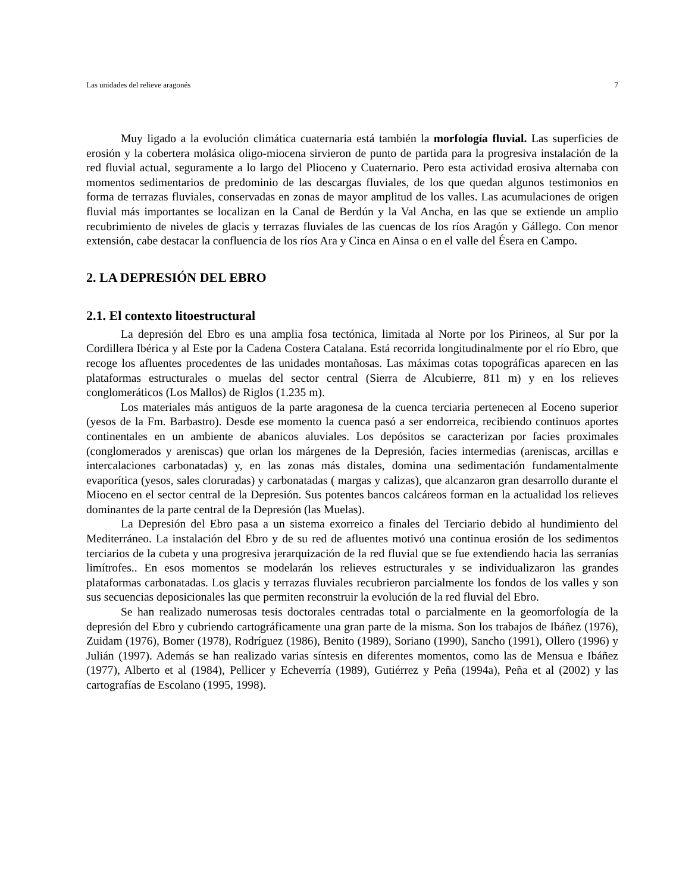Las unidades del relieve aragonés 7
Muy ligado a la evolución climática cuaternaria está también la morfología fluvial. Las superficies de erosión y la cobertera molásica oligo-miocena sirvieron de punto de partida para la progresiva instalación de la red fluvial actual, seguramente a lo largo del Plioceno y Cuaternario. Pero esta actividad erosiva alternaba con momentos sedimentarios de predominio de las descargas fluviales, de los que quedan algunos testimonios en forma de terrazas fluviales, conservadas en zonas de mayor amplitud de los valles. Las acumulaciones de origen fluvial más importantes se localizan en la Canal de Berdún y la Val Ancha, en las que se extiende un amplio recubrimiento de niveles de glacis y terrazas fluviales de las cuencas de los ríos Aragón y Gállego. Con menor extensión, cabe destacar la confluencia de los ríos Ara y Cinca en Ainsa o en el valle del Ésera en Campo.
2. LA DEPRESIÓN DEL EBRO
2.1. El contexto litoestructural
La depresión del Ebro es una amplia fosa tectónica, limitada al Norte por los Pirineos, al Sur por la Cordillera Ibérica y al Este por la Cadena Costera Catalana. Está recorrida longitudinalmente por el río Ebro, que recoge los afluentes procedentes de las unidades montañosas. Las máximas cotas topográficas aparecen en las plataformas estructurales o muelas del sector central (Sierra de Alcubierre, 811 m) y en los relieves conglomeráticos (Los Mallos) de Riglos (1.235 m).
Los materiales más antiguos de la parte aragonesa de la cuenca terciaria pertenecen al Eoceno superior (yesos de la Fm. Barbastro). Desde ese momento la cuenca pasó a ser endorreica, recibiendo continuos aportes continentales en un ambiente de abanicos aluviales. Los depósitos se caracterizan por facies proximales (conglomerados y areniscas) que orlan los márgenes de la Depresión, facies intermedias (areniscas, arcillas e intercalaciones carbonatadas) y, en las zonas más distales, domina una sedimentación fundamentalmente evaporítica (yesos, sales cloruradas) y carbonatadas ( margas y calizas), que alcanzaron gran desarrollo durante el Mioceno en el sector central de la Depresión. Sus potentes bancos calcáreos forman en la actualidad los relieves dominantes de la parte central de la Depresión (las Muelas).
La Depresión del Ebro pasa a un sistema exorreico a finales del Terciario debido al hundimiento del Mediterráneo. La instalación del Ebro y de su red de afluentes motivó una continua erosión de los sedimentos terciarios de la cubeta y una progresiva jerarquización de la red fluvial que se fue extendiendo hacia las serranías limítrofes.. En esos momentos se modelarán los relieves estructurales y se individualizaron las grandes plataformas carbonatadas. Los glacis y terrazas fluviales recubrieron parcialmente los fondos de los valles y son sus secuencias deposicionales las que permiten reconstruir la evolución de la red fluvial del Ebro.
Se han realizado numerosas tesis doctorales centradas total o parcialmente en la geomorfología de la depresión del Ebro y cubriendo cartográficamente una gran parte de la misma. Son los trabajos de Ibáñez (1976), Zuidam (1976), Bomer (1978), Rodríguez (1986), Benito (1989), Soriano (1990), Sancho (1991), Ollero (1996) y Julián (1997). Además se han realizado varias síntesis en diferentes momentos, como las de Mensua e Ibáñez (1977), Alberto et al (1984), Pellicer y Echeverría (1989), Gutiérrez y Peña (1994a), Peña et al (2002) y las cartografías de Escolano (1995, 1998).